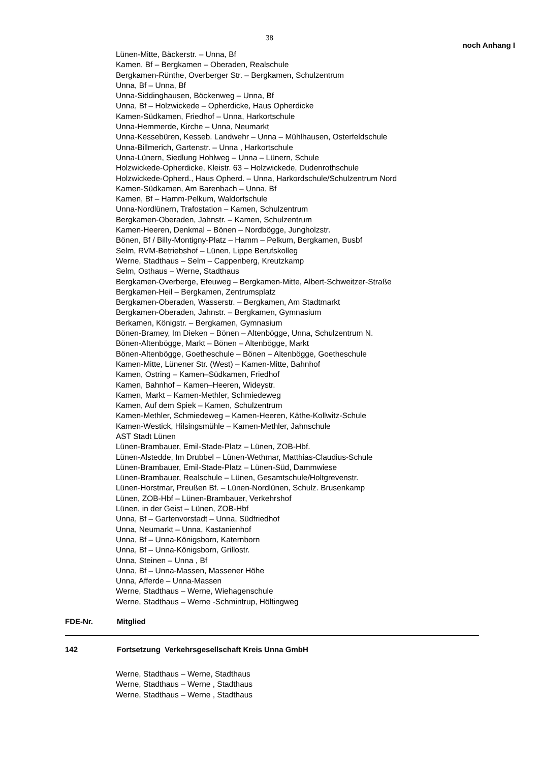38
noch Anhang I
Lünen-Mitte, Bäckerstr. – Unna, Bf
Kamen, Bf – Bergkamen – Oberaden, Realschule
Bergkamen-Rünthe, Overberger Str. – Bergkamen, Schulzentrum
Unna, Bf – Unna, Bf
Unna-Siddinghausen, Böckenweg – Unna, Bf
Unna, Bf – Holzwickede – Opherdicke, Haus Opherdicke
Kamen-Südkamen, Friedhof – Unna, Harkortschule
Unna-Hemmerde, Kirche – Unna, Neumarkt
Unna-Kessebüren, Kesseb. Landwehr – Unna – Mühlhausen, Osterfeldschule
Unna-Billmerich, Gartenstr. – Unna , Harkortschule
Unna-Lünern, Siedlung Hohlweg – Unna – Lünern, Schule
Holzwickede-Opherdicke, Kleistr. 63 – Holzwickede, Dudenrothschule
Holzwickede-Opherd., Haus Opherd. – Unna, Harkordschule/Schulzentrum Nord
Kamen-Südkamen, Am Barenbach – Unna, Bf
Kamen, Bf – Hamm-Pelkum, Waldorfschule
Unna-Nordlünern, Trafostation – Kamen, Schulzentrum
Bergkamen-Oberaden, Jahnstr. – Kamen, Schulzentrum
Kamen-Heeren, Denkmal – Bönen – Nordbögge, Jungholzstr.
Bönen, Bf / Billy-Montigny-Platz – Hamm – Pelkum, Bergkamen, Busbf
Selm, RVM-Betriebshof – Lünen, Lippe Berufskolleg
Werne, Stadthaus – Selm – Cappenberg, Kreutzkamp
Selm, Osthaus – Werne, Stadthaus
Bergkamen-Overberge, Efeuweg – Bergkamen-Mitte, Albert-Schweitzer-Straße
Bergkamen-Heil – Bergkamen, Zentrumsplatz
Bergkamen-Oberaden, Wasserstr. – Bergkamen, Am Stadtmarkt
Bergkamen-Oberaden, Jahnstr. – Bergkamen, Gymnasium
Berkamen, Königstr. – Bergkamen, Gymnasium
Bönen-Bramey, Im Dieken – Bönen – Altenbögge, Unna, Schulzentrum N.
Bönen-Altenbögge, Markt – Bönen – Altenbögge, Markt
Bönen-Altenbögge, Goetheschule – Bönen – Altenbögge, Goetheschule
Kamen-Mitte, Lünener Str. (West) – Kamen-Mitte, Bahnhof
Kamen, Ostring – Kamen–Südkamen, Friedhof
Kamen, Bahnhof – Kamen–Heeren, Wideystr.
Kamen, Markt – Kamen-Methler, Schmiedeweg
Kamen, Auf dem Spiek – Kamen, Schulzentrum
Kamen-Methler, Schmiedeweg – Kamen-Heeren, Käthe-Kollwitz-Schule
Kamen-Westick, Hilsingsmühle – Kamen-Methler, Jahnschule
AST Stadt Lünen
Lünen-Brambauer, Emil-Stade-Platz – Lünen, ZOB-Hbf.
Lünen-Alstedde, Im Drubbel – Lünen-Wethmar, Matthias-Claudius-Schule
Lünen-Brambauer, Emil-Stade-Platz – Lünen-Süd, Dammwiese
Lünen-Brambauer, Realschule – Lünen, Gesamtschule/Holtgrevenstr.
Lünen-Horstmar, Preußen Bf. – Lünen-Nordlünen, Schulz. Brusenkamp
Lünen, ZOB-Hbf – Lünen-Brambauer, Verkehrshof
Lünen, in der Geist – Lünen, ZOB-Hbf
Unna, Bf – Gartenvorstadt – Unna, Südfriedhof
Unna, Neumarkt – Unna, Kastanienhof
Unna, Bf – Unna-Königsborn, Katernborn
Unna, Bf – Unna-Königsborn, Grillostr.
Unna, Steinen – Unna , Bf
Unna, Bf – Unna-Massen, Massener Höhe
Unna, Afferde – Unna-Massen
Werne, Stadthaus – Werne, Wiehagenschule
Werne, Stadthaus – Werne -Schmintrup, Höltingweg
FDE-Nr. Mitglied
142 Fortsetzung Verkehrsgesellschaft Kreis Unna GmbH
Werne, Stadthaus – Werne, Stadthaus
Werne, Stadthaus – Werne , Stadthaus
Werne, Stadthaus – Werne , Stadthaus